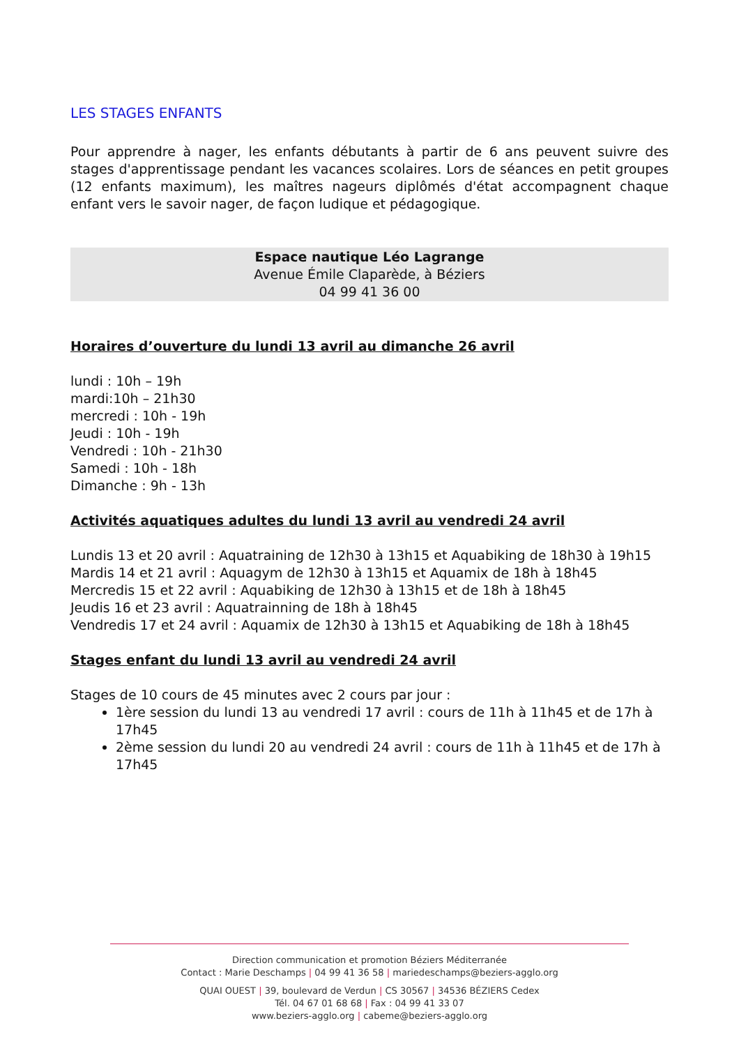LES STAGES ENFANTS
Pour apprendre à nager, les enfants débutants à partir de 6 ans peuvent suivre des stages d'apprentissage pendant les vacances scolaires. Lors de séances en petit groupes (12 enfants maximum), les maîtres nageurs diplômés d'état accompagnent chaque enfant vers le savoir nager, de façon ludique et pédagogique.
Espace nautique Léo Lagrange
Avenue Émile Claparède, à Béziers
04 99 41 36 00
Horaires d’ouverture du lundi 13 avril au dimanche 26 avril
lundi : 10h – 19h
mardi:10h – 21h30
mercredi : 10h - 19h
Jeudi : 10h - 19h
Vendredi : 10h - 21h30
Samedi : 10h - 18h
Dimanche : 9h - 13h
Activités aquatiques adultes du lundi 13 avril au vendredi 24 avril
Lundis 13 et 20 avril : Aquatraining de 12h30 à 13h15 et Aquabiking de 18h30 à 19h15
Mardis 14 et 21 avril : Aquagym de 12h30 à 13h15 et Aquamix de 18h à 18h45
Mercredis 15 et 22 avril : Aquabiking de 12h30 à 13h15 et de 18h à 18h45
Jeudis 16 et 23 avril : Aquatrainning de 18h à 18h45
Vendredis 17 et 24 avril : Aquamix de 12h30 à 13h15 et Aquabiking de 18h à 18h45
Stages enfant du lundi 13 avril au vendredi 24 avril
Stages de 10 cours de 45 minutes avec 2 cours par jour :
1ère session du lundi 13 au vendredi 17 avril : cours de 11h à 11h45 et de 17h à 17h45
2ème session du lundi 20 au vendredi 24 avril : cours de 11h à 11h45 et de 17h à 17h45
Direction communication et promotion Béziers Méditerranée
Contact : Marie Deschamps | 04 99 41 36 58 | mariedeschamps@beziers-agglo.org
QUAI OUEST | 39, boulevard de Verdun | CS 30567 | 34536 BÉZIERS Cedex
Tél. 04 67 01 68 68 | Fax : 04 99 41 33 07
www.beziers-agglo.org | cabeme@beziers-agglo.org